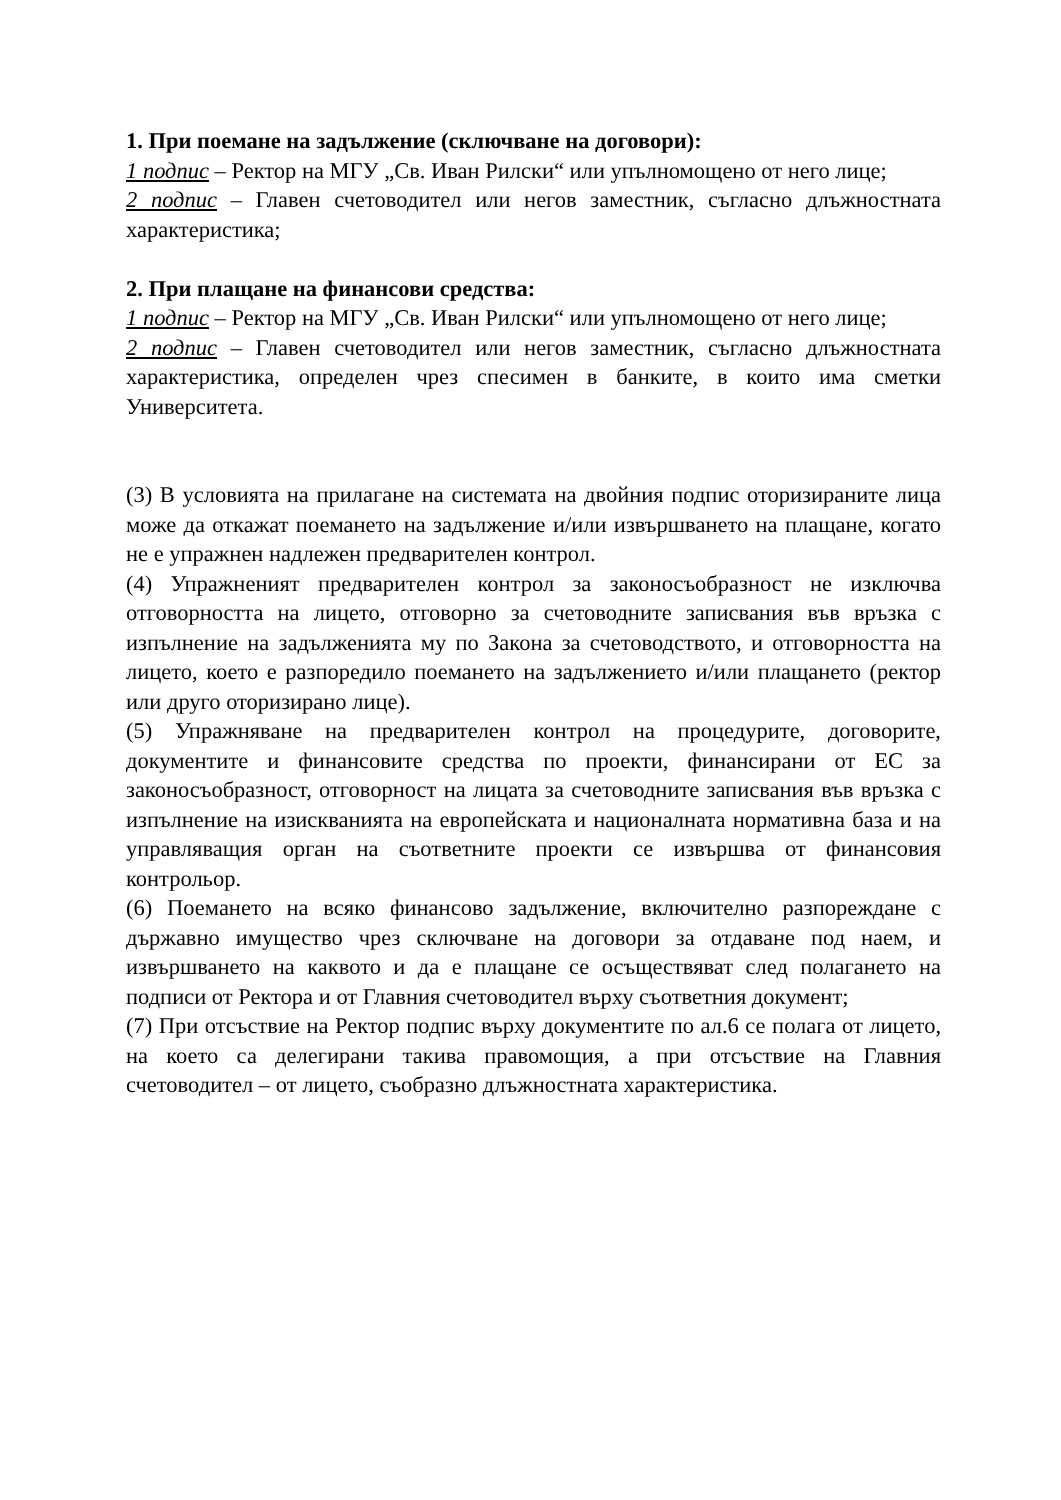1. При поемане на задължение (сключване на договори):
1 подпис – Ректор на МГУ „Св. Иван Рилски“ или упълномощено от него лице;
2 подпис – Главен счетоводител или негов заместник, съгласно длъжностната характеристика;
2. При плащане на финансови средства:
1 подпис – Ректор на МГУ „Св. Иван Рилски“ или упълномощено от него лице;
2 подпис – Главен счетоводител или негов заместник, съгласно длъжностната характеристика, определен чрез спесимен в банките, в които има сметки Университета.
(3) В условията на прилагане на системата на двойния подпис оторизираните лица може да откажат поемането на задължение и/или извършването на плащане, когато не е упражнен надлежен предварителен контрол.
(4) Упражненият предварителен контрол за законосъобразност не изключва отговорността на лицето, отговорно за счетоводните записвания във връзка с изпълнение на задълженията му по Закона за счетоводството, и отговорността на лицето, което е разпоредило поемането на задължението и/или плащането (ректор или друго оторизирано лице).
(5) Упражняване на предварителен контрол на процедурите, договорите, документите и финансовите средства по проекти, финансирани от ЕС за законосъобразност, отговорност на лицата за счетоводните записвания във връзка с изпълнение на изискванията на европейската и националната нормативна база и на управляващия орган на съответните проекти се извършва от финансовия контрольор.
(6) Поемането на всяко финансово задължение, включително разпореждане с държавно имущество чрез сключване на договори за отдаване под наем, и извършването на каквото и да е плащане се осъществяват след полагането на подписи от Ректора и от Главния счетоводител върху съответния документ;
(7) При отсъствие на Ректор подпис върху документите по ал.6 се полага от лицето, на което са делегирани такива правомощия, а при отсъствие на Главния счетоводител – от лицето, съобразно длъжностната характеристика.